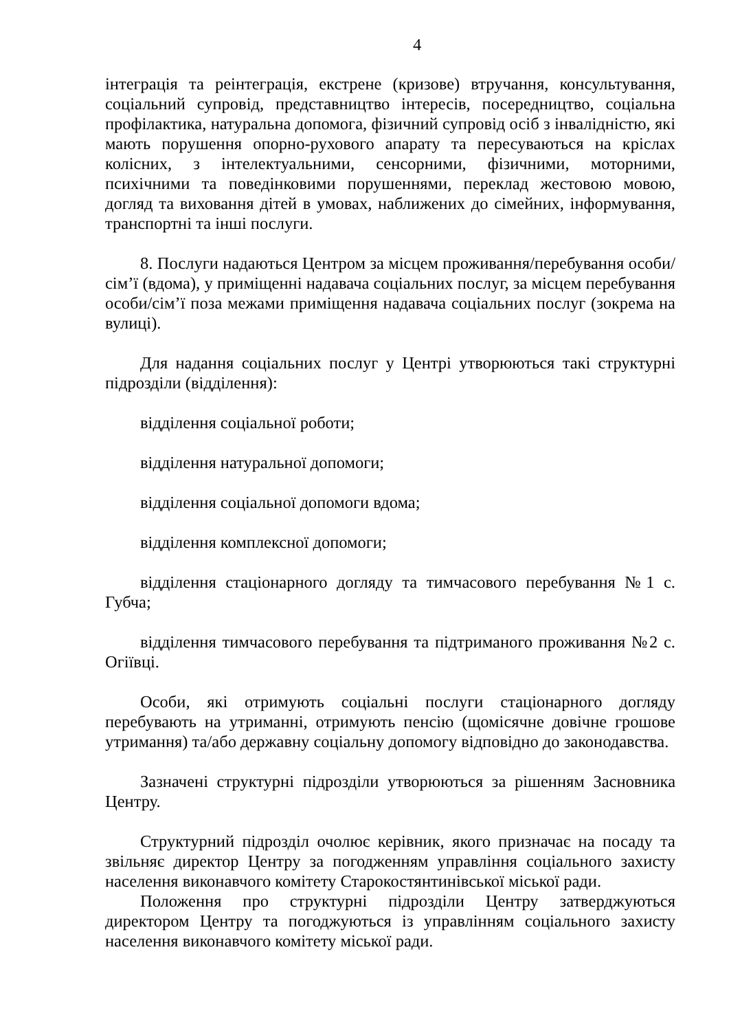4
інтеграція та реінтеграція, екстрене (кризове) втручання, консультування, соціальний супровід, представництво інтересів, посередництво, соціальна профілактика, натуральна допомога, фізичний супровід осіб з інвалідністю, які мають порушення опорно-рухового апарату та пересуваються на кріслах колісних, з інтелектуальними, сенсорними, фізичними, моторними, психічними та поведінковими порушеннями, переклад жестовою мовою, догляд та виховання дітей в умовах, наближених до сімейних, інформування, транспортні та інші послуги.
8. Послуги надаються Центром за місцем проживання/перебування особи/сім’ї (вдома), у приміщенні надавача соціальних послуг, за місцем перебування особи/сім’ї поза межами приміщення надавача соціальних послуг (зокрема на вулиці).
Для надання соціальних послуг у Центрі утворюються такі структурні підрозділи (відділення):
відділення соціальної роботи;
відділення натуральної допомоги;
відділення соціальної допомоги вдома;
відділення комплексної допомоги;
відділення стаціонарного догляду та тимчасового перебування №1 с. Губча;
відділення тимчасового перебування та підтриманого проживання №2 с. Огіївці.
Особи, які отримують соціальні послуги стаціонарного догляду перебувають на утриманні, отримують пенсію (щомісячне довічне грошове утримання) та/або державну соціальну допомогу відповідно до законодавства.
Зазначені структурні підрозділи утворюються за рішенням Засновника Центру.
Структурний підрозділ очолює керівник, якого призначає на посаду та звільняє директор Центру за погодженням управління соціального захисту населення виконавчого комітету Старокостянтинівської міської ради.
Положення про структурні підрозділи Центру затверджуються директором Центру та погоджуються із управлінням соціального захисту населення виконавчого комітету міської ради.